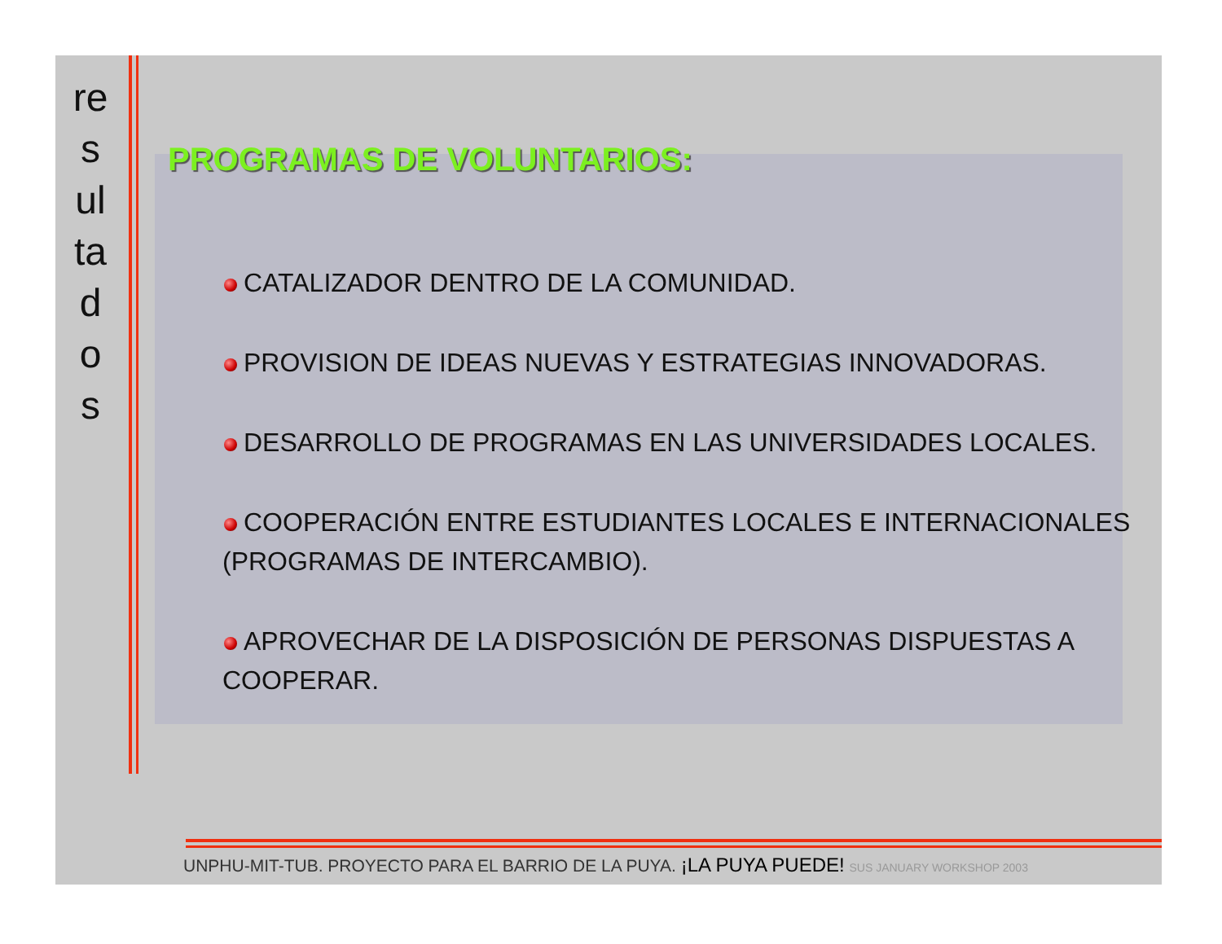re
s
ul
ta
d
o
s
PROGRAMAS DE VOLUNTARIOS:
CATALIZADOR DENTRO DE LA COMUNIDAD.
PROVISION DE IDEAS NUEVAS Y ESTRATEGIAS INNOVADORAS.
DESARROLLO DE PROGRAMAS EN LAS UNIVERSIDADES LOCALES.
COOPERACIÓN ENTRE ESTUDIANTES LOCALES E INTERNACIONALES (PROGRAMAS DE INTERCAMBIO).
APROVECHAR DE LA DISPOSICIÓN DE PERSONAS DISPUESTAS A COOPERAR.
UNPHU-MIT-TUB. PROYECTO PARA EL BARRIO DE LA PUYA. ¡LA PUYA PUEDE! SUS JANUARY WORKSHOP 2003